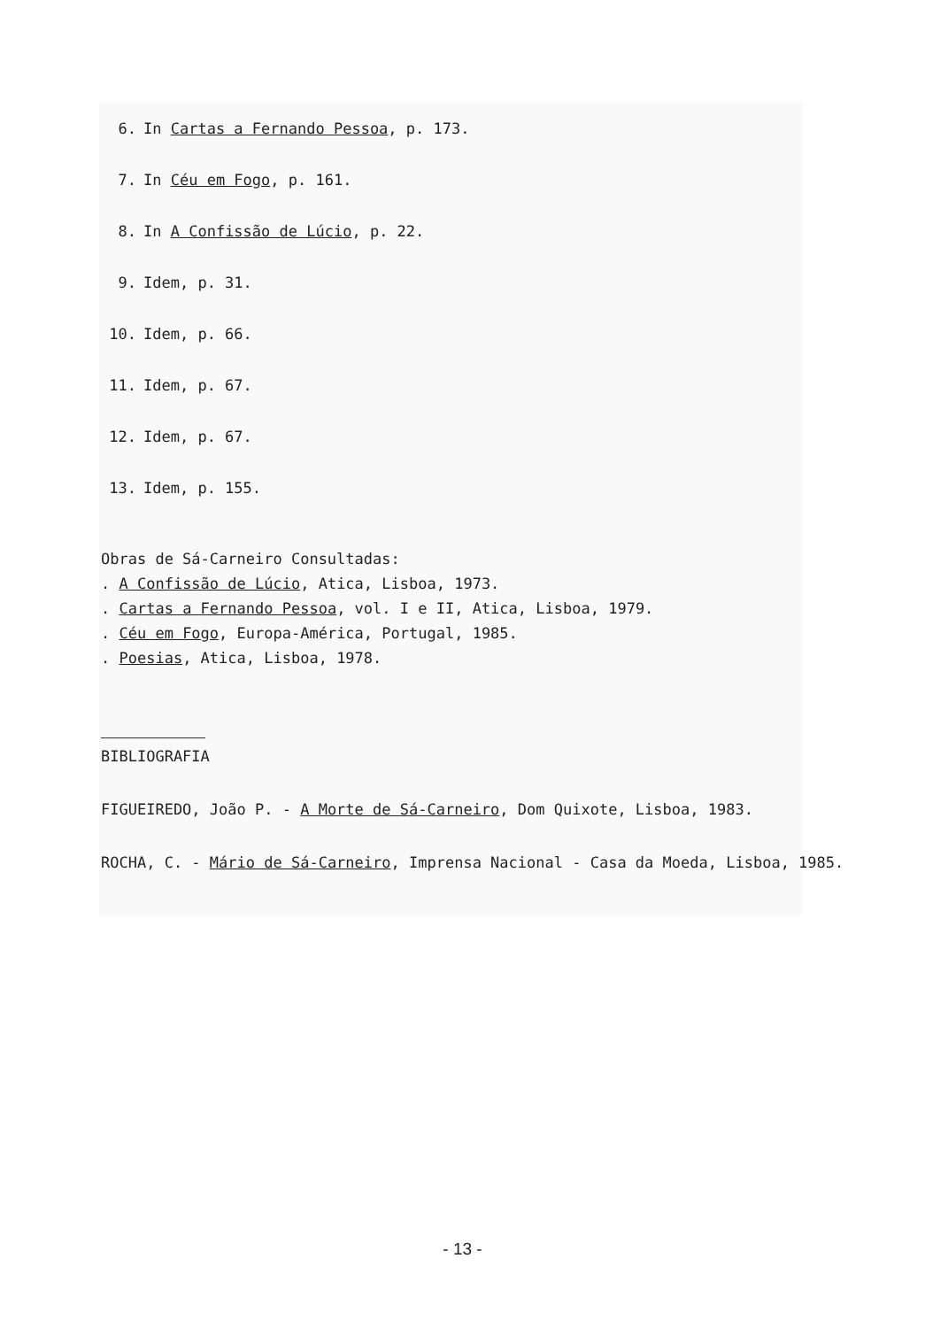6. In Cartas a Fernando Pessoa, p. 173.
7. In Céu em Fogo, p. 161.
8. In A Confissão de Lúcio, p. 22.
9. Idem, p. 31.
10. Idem, p. 66.
11. Idem, p. 67.
12. Idem, p. 67.
13. Idem, p. 155.
Obras de Sá-Carneiro Consultadas:
. A Confissão de Lúcio, Atica, Lisboa, 1973.
. Cartas a Fernando Pessoa, vol. I e II, Atica, Lisboa, 1979.
. Céu em Fogo, Europa-América, Portugal, 1985.
. Poesias, Atica, Lisboa, 1978.
BIBLIOGRAFIA
FIGUEIREDO, João P. - A Morte de Sá-Carneiro, Dom Quixote, Lisboa, 1983.
ROCHA, C. - Mário de Sá-Carneiro, Imprensa Nacional - Casa da Moeda, Lisboa, 1985.
- 13 -